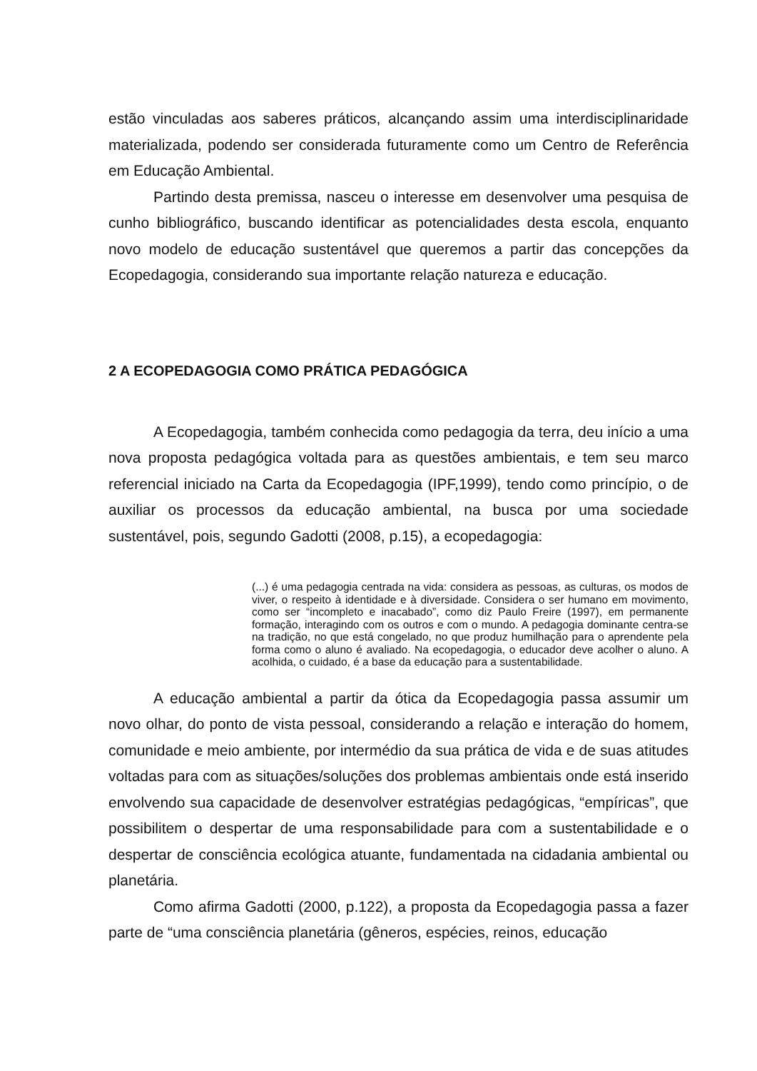estão vinculadas aos saberes práticos, alcançando assim uma interdisciplinaridade materializada, podendo ser considerada futuramente como um Centro de Referência em Educação Ambiental.
Partindo desta premissa, nasceu o interesse em desenvolver uma pesquisa de cunho bibliográfico, buscando identificar as potencialidades desta escola, enquanto novo modelo de educação sustentável que queremos a partir das concepções da Ecopedagogia, considerando sua importante relação natureza e educação.
2 A ECOPEDAGOGIA COMO PRÁTICA PEDAGÓGICA
A Ecopedagogia, também conhecida como pedagogia da terra, deu início a uma nova proposta pedagógica voltada para as questões ambientais, e tem seu marco referencial iniciado na Carta da Ecopedagogia (IPF,1999), tendo como princípio, o de auxiliar os processos da educação ambiental, na busca por uma sociedade sustentável, pois, segundo Gadotti (2008, p.15), a ecopedagogia:
(...) é uma pedagogia centrada na vida: considera as pessoas, as culturas, os modos de viver, o respeito à identidade e à diversidade. Considera o ser humano em movimento, como ser “incompleto e inacabado”, como diz Paulo Freire (1997), em permanente formação, interagindo com os outros e com o mundo. A pedagogia dominante centra-se na tradição, no que está congelado, no que produz humilhação para o aprendente pela forma como o aluno é avaliado. Na ecopedagogia, o educador deve acolher o aluno. A acolhida, o cuidado, é a base da educação para a sustentabilidade.
A educação ambiental a partir da ótica da Ecopedagogia passa assumir um novo olhar, do ponto de vista pessoal, considerando a relação e interação do homem, comunidade e meio ambiente, por intermédio da sua prática de vida e de suas atitudes voltadas para com as situações/soluções dos problemas ambientais onde está inserido envolvendo sua capacidade de desenvolver estratégias pedagógicas, “empíricas”, que possibilitem o despertar de uma responsabilidade para com a sustentabilidade e o despertar de consciência ecológica atuante, fundamentada na cidadania ambiental ou planetária.
Como afirma Gadotti (2000, p.122), a proposta da Ecopedagogia passa a fazer parte de “uma consciência planetária (gêneros, espécies, reinos, educação